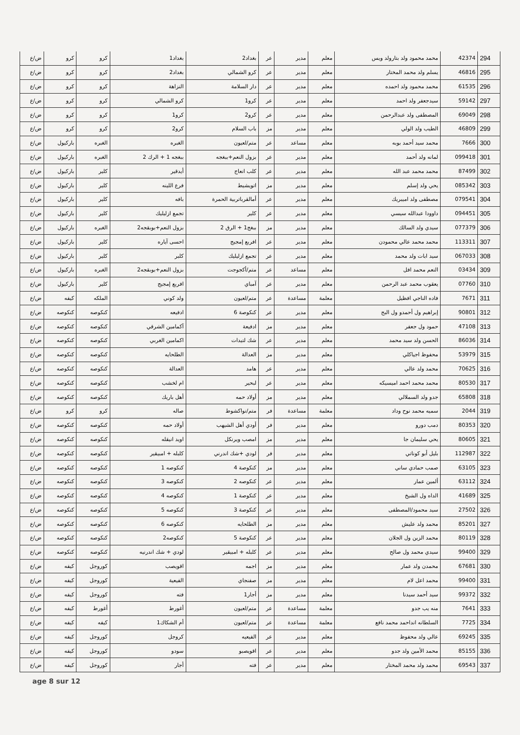| 294 | 42374 | محمد محمود ولد بتارولد ويس | معلم | مدير | عر | بغداد2 | بغداد1 | كرو | كرو | ض/ع |
| 295 | 46816 | يسلم ولد محمد المختار | معلم | مدير | عر | كرو الشمالي | بغداد2 | كرو | كرو | ض/ع |
| 296 | 61535 | محمد محمود ولد احمده | معلم | مدير | عر | دار السلامة | النزاهة | كرو | كرو | ض/ع |
| 297 | 59142 | سيدجعفر ولد احمد | معلم | مدير | عر | كرو1 | كرو الشمالي | كرو | كرو | ض/ع |
| 298 | 69049 | المصطفى ولد عبدالرحمن | معلم | مدير | عر | كرو2 | كرو1 | كرو | كرو | ض/ع |
| 299 | 46809 | الطيب ولد الولي | معلم | مدير | مز | باب السلام | كرو2 | كرو | كرو | ض/ع |
| 300 | 7666 | محمد سيد أحمد بوبه | معلم | مساعد | عر | متم/لعيون | الغبره | الغبره | باركيول | ض/ع |
| 301 | 099418 | لمانه ولد أحمد | معلم | مدير | عر | بزول النعم+ببغجه | ببغجه 1 + الرك 2 | الغبره | باركيول | ض/ع |
| 302 | 87499 | محمد محمد عبد الله | معلم | مدير | عر | كلب انعاج | أيدقير | كلير | باركيول | ض/ع |
| 303 | 085342 | يحي ولد إسلم | معلم | مدير | مز | اتويشيط | فرع اللينه | كلير | باركيول | ض/ع |
| 304 | 079541 | مصطفى ولد اميبريك | معلم | مدير | عر | أمالقرباتربية الحمرة | بافه | كلير | باركيول | ض/ع |
| 305 | 094451 | داوودا عبدالله سيسي | معلم | مدير | عر | كلير | تجمع ازليليك | كلير | باركيول | ض/ع |
| 306 | 077379 | سيدي ولد السالك | معلم | مدير | مز | ببغج1 + الرق 2 | بزول النعم+بوبقجه2 | الغبره | باركيول | ض/ع |
| 307 | 113311 | محمد محمد عالي محمودن | معلم | مدير | عر | افربع إمجيج | احسى آياره | كلير | باركيول | ض/ع |
| 308 | 067033 | سيد ابات ولد محمد | معلم | مدير | عر | تجمع ازليليك | كلبر | كلير | باركيول | ض/ع |
| 309 | 03434 | النعم محمد افل | معلم | مساعد | عر | متم/أكجوجت | بزول النعم+بوبقجه2 | الغبره | باركيول | ض/ع |
| 310 | 07760 | يعقوب محمد عبد الرحمن | معلم | مدير | عر | آمباي | افربع إمجيج | كلير | باركيول | ض/ع |
| 311 | 7671 | فاده الناجي افظيل | معلمة | مساعدة | عر | متم/لعيون | ولد كوني | الملكه | كيفه | ض/ع |
| 312 | 90801 | إبراهيم ول أحمدو ول البح | معلم | مدير | عر | كنكوصة 6 | ادفيعه | كنكوصه | كنكوصه | ض/ع |
| 313 | 47108 | حمود ول جعفر | معلم | مدير | مز | ادفيعة | آكمامين الشرقي | كنكوصه | كنكوصه | ض/ع |
| 314 | 86036 | الحسن ولد سيد محمد | معلم | مدير | عر | شك لتيدات | اكمامين الغربي | كنكوصه | كنكوصه | ض/ع |
| 315 | 53979 | محفوظ اجياكلي | معلم | مدير | مز | العدالة | الطلحايه | كنكوصه | كنكوصه | ض/ع |
| 316 | 70625 | محمد ولد عالي | معلم | مدير | عر | هامد | العدالة | كنكوصه | كنكوصه | ض/ع |
| 317 | 80530 | محمد محمد احمد اميسيكه | معلم | مدير | عر | لبحير | ام لخشب | كنكوصه | كنكوصه | ض/ع |
| 318 | 65808 | جدو ولد السملالي | معلم | مدير | مز | أولاد حمه | أهل باريك | كنكوصه | كنكوصه | ض/ع |
| 319 | 2044 | سميه محمد نوح وداد | معلمة | مساعدة | فر | متم/نواكشوط | صاله | كرو | كرو | ض/ع |
| 320 | 80353 | دمب دورو | معلم | مدير | فر | أودي أهل الشيهب | أولاد حمه | كنكوصه | كنكوصه | ض/ع |
| 321 | 80605 | يحي سليمان جا | معلم | مدير | مز | امصب ويرنكل | اويد انيقله | كنكوصه | كنكوصه | ض/ع |
| 322 | 112987 | بليل أبو كوناتي | معلم | مدير | فر | لودي +شك اندرني | كلبله + امبيقير | كنكوصه | كنكوصه | ض/ع |
| 323 | 63105 | صمب حمادي ساني | معلم | مدير | مز | كنكوصة 4 | كنكوصه 1 | كنكوصه | كنكوصه | ض/ع |
| 324 | 63112 | ألمين عمار | معلم | مدير | عر | كنكوصه 2 | كنكوصه 3 | كنكوصه | كنكوصه | ض/ع |
| 325 | 41689 | الداه ول الشيخ | معلم | مدير | عر | كنكوصة 1 | كنكوصه 4 | كنكوصه | كنكوصه | ض/ع |
| 326 | 27502 | سيد محمود/المصطفى | معلم | مدير | عر | كنكوصة 3 | كنكوصه 5 | كنكوصه | كنكوصه | ض/ع |
| 327 | 85201 | محمد ولد عليش | معلم | مدير | مز | الطلحايه | كنكوصه 6 | كنكوصه | كنكوصه | ض/ع |
| 328 | 80119 | محمد الزين ول الجلان | معلم | مدير | عر | كنكوصة 5 | كنكوصه2 | كنكوصه | كنكوصه | ض/ع |
| 329 | 99400 | سيدي محمد ول صالح | معلم | مدير | عر | كلبله + امبيقير | لودي + شك اندرنيه | كنكوصه | كنكوصه | ض/ع |
| 330 | 67681 | محمدن ولد عمار | معلم | مدير | مز | اجمه | اقويصب | كوروجل | كيفه | ض/ع |
| 331 | 99400 | محمد اعل لام | معلم | مدير | مز | صفنجاي | الفيعية | كوروجل | كيفه | ض/ع |
| 332 | 99372 | سيد أحمد سيدنا | معلم | مدير | مز | أجار1 | فته | كوروجل | كيفه | ض/ع |
| 333 | 7641 | منه يب جدو | معلمة | مساعدة | عر | متم/لعيون | أغورط | أغورط | كيفه | ض/ع |
| 334 | 7725 | السلطانه انداحمد محمد نافع | معلمة | مساعدة | عر | متم/لعيون | أم الشكاك1 | كيفه | كيفه | ض/ع |
| 335 | 69245 | عالي ولد محفوظ | معلم | مدير | عر | الفيعيه | كروجل | كوروجل | كيفه | ض/ع |
| 336 | 85155 | محمد الأمين ولد جدو | معلم | مدير | عر | اقويصبو | سودو | كوروجل | كيفه | ض/ع |
| 337 | 69543 | محمد ولد محمد المختار | معلم | مدير | عر | فته | أجار | كوروجل | كيفه | ض/ع |
age 8 sur 12